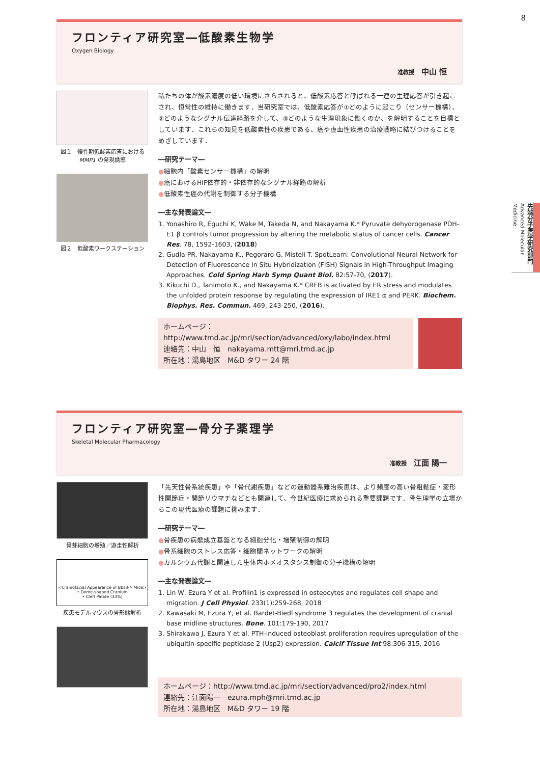8
先端分子医学研究部門 Advanced Molecular Medicine
フロンティア研究室―低酸素生物学
Oxygen Biology
准教授 中山 恒
図１　慢性期低酸素応答における MMP1 の発現誘導
図２　低酸素ワークステーション
私たちの体が酸素濃度の低い環境にさらされると、低酸素応答と呼ばれる一連の生理応答が引き起こされ、恒常性の維持に働きます．当研究室では、低酸素応答が①どのように起こり（センサー機構）、②どのようなシグナル伝達経路を介して、③どのような生理現象に働くのか、を解明することを目標としています．これらの知見を低酸素性の疾患である、癌や虚血性疾患の治療戦略に結びつけることをめざしています．
―研究テーマ―
●細胞内「酸素センサー機構」の解明
●癌におけるHIF依存的・非依存的なシグナル経路の解析
●低酸素性癌の代謝を制御する分子機構
―主な発表論文―
1. Yonashiro R, Eguchi K, Wake M, Takeda N, and Nakayama K.* Pyruvate dehydrogenase PDH-E1 β controls tumor progression by altering the metabolic status of cancer cells. Cancer Res. 78, 1592-1603, (2018)
2. Gudla PR, Nakayama K., Pegoraro G, Misteli T. SpotLearn: Convolutional Neural Network for Detection of Fluorescence In Situ Hybridization (FISH) Signals in High-Throughput Imaging Approaches. Cold Spring Harb Symp Quant Biol. 82:57-70, (2017).
3. Kikuchi D., Tanimoto K., and Nakayama K.* CREB is activated by ER stress and modulates the unfolded protein response by regulating the expression of IRE1 α and PERK. Biochem. Biophys. Res. Commun. 469, 243-250, (2016).
ホームページ：http://www.tmd.ac.jp/mri/section/advanced/oxy/labo/index.html
連絡先：中山　恒　nakayama.mtt@mri.tmd.ac.jp
所在地：湯島地区　M&D タワー 24 階
フロンティア研究室―骨分子薬理学
Skeletal Molecular Pharmacology
准教授 江面 陽一
骨芽細胞の増殖／遊走性解析
<Craniofacial Appearance of Bbs3-/- Mice>
• Dome-shaped Cranium
• Cleft Palate (33%)
疾患モデルマウスの骨形態解析
「先天性骨系統疾患」や「骨代謝疾患」などの運動器系難治疾患は、より頻度の高い骨粗鬆症・変形性関節症・関節リウマチなどとも関連して、今世紀医療に求められる重要課題です．骨生理学の立場からこの現代医療の課題に挑みます．
―研究テーマ―
●骨疾患の病態成立基盤となる細胞分化・増殖制御の解明
●骨系細胞のストレス応答・細胞間ネットワークの解明
●カルシウム代謝と関連した生体内ホメオスタシス制御の分子機構の解明
―主な発表論文―
1. Lin W, Ezura Y et al. Profilin1 is expressed in osteocytes and regulates cell shape and migration. J Cell Physiol. 233(1):259-268, 2018
2. Kawasaki M, Ezura Y, et al. Bardet-Biedl syndrome 3 regulates the development of cranial base midline structures. Bone. 101:179-190, 2017
3. Shirakawa J, Ezura Y et al. PTH-induced osteoblast proliferation requires upregulation of the ubiquitin-specific peptidase 2 (Usp2) expression. Calcif Tissue Int 98:306-315, 2016
ホームページ：http://www.tmd.ac.jp/mri/section/advanced/pro2/index.html
連絡先：江面陽一　ezura.mph@mri.tmd.ac.jp
所在地：湯島地区　M&D タワー 19 階